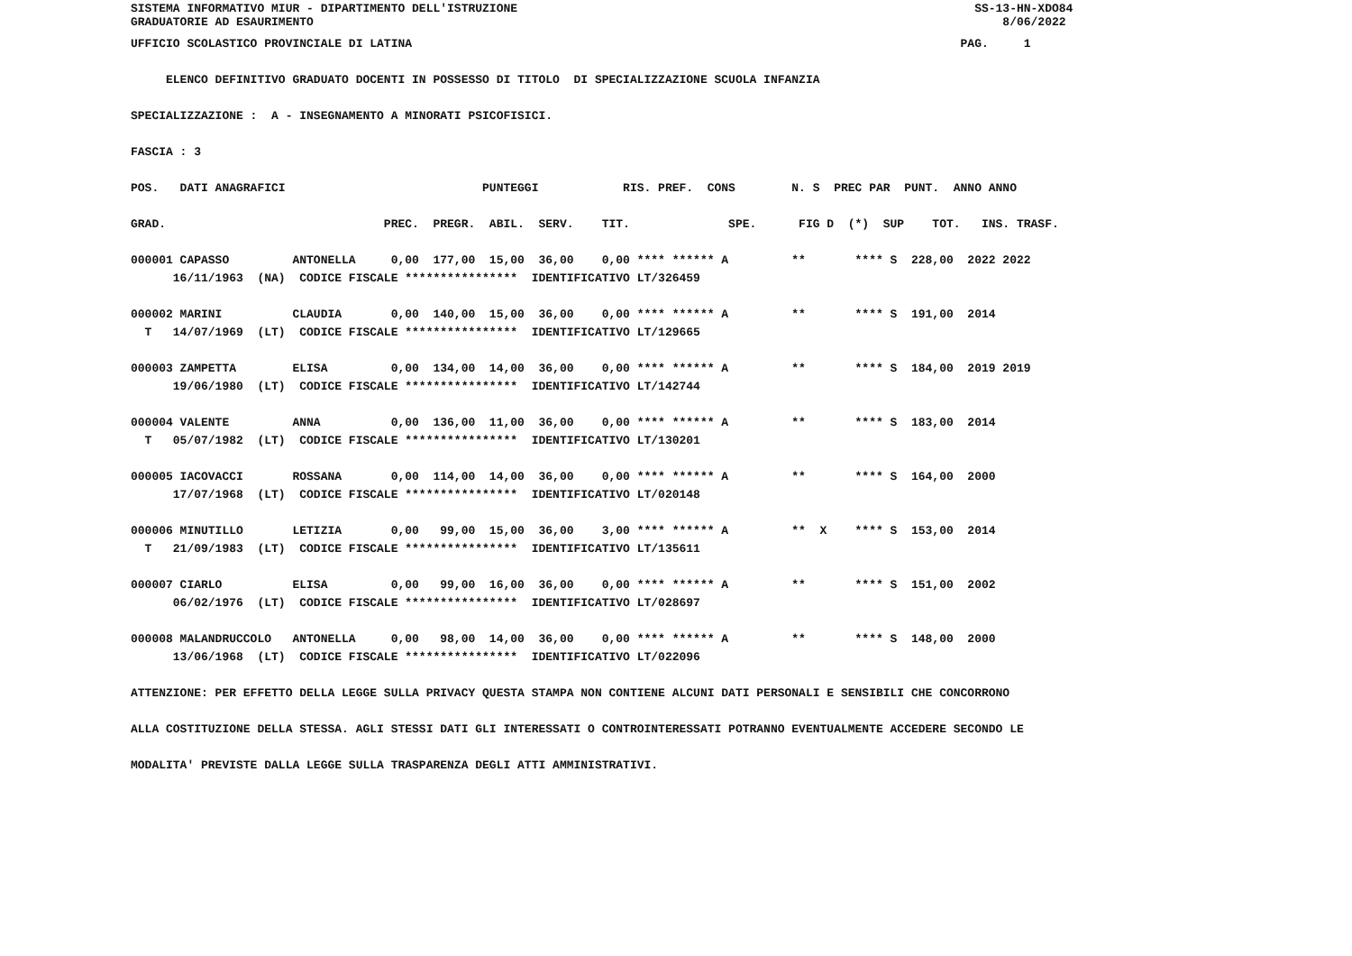SISTEMA INFORMATIVO MIUR - DIPARTIMENTO DELL'ISTRUZIONE                                                                 SS-13-HN-XDO84
GRADUATORIE AD ESAURIMENTO                                                                                                  8/06/2022
UFFICIO SCOLASTICO PROVINCIALE DI LATINA                                                                              PAG.     1

     ELENCO DEFINITIVO GRADUATO DOCENTI IN POSSESSO DI TITOLO  DI SPECIALIZZAZIONE SCUOLA INFANZIA

SPECIALIZZAZIONE :  A - INSEGNAMENTO A MINORATI PSICOFISICI.

FASCIA : 3

POS.   DATI ANAGRAFICI                            PUNTEGGI            RIS. PREF.  CONS        N. S  PREC PAR  PUNT.  ANNO ANNO

GRAD.                               PREC.  PREGR.  ABIL.  SERV.    TIT.              SPE.      FIG D  (*)  SUP    TOT.   INS. TRASF.

000001 CAPASSO         ANTONELLA     0,00  177,00  15,00  36,00    0,00 **** ****** A         **       **** S  228,00  2022 2022
      16/11/1963  (NA)  CODICE FISCALE ****************  IDENTIFICATIVO LT/326459

000002 MARINI          CLAUDIA       0,00  140,00  15,00  36,00    0,00 **** ****** A         **       **** S  191,00  2014
  T   14/07/1969  (LT)  CODICE FISCALE ****************  IDENTIFICATIVO LT/129665

000003 ZAMPETTA        ELISA         0,00  134,00  14,00  36,00    0,00 **** ****** A         **       **** S  184,00  2019 2019
      19/06/1980  (LT)  CODICE FISCALE ****************  IDENTIFICATIVO LT/142744

000004 VALENTE         ANNA          0,00  136,00  11,00  36,00    0,00 **** ****** A         **       **** S  183,00  2014
  T   05/07/1982  (LT)  CODICE FISCALE ****************  IDENTIFICATIVO LT/130201

000005 IACOVACCI       ROSSANA       0,00  114,00  14,00  36,00    0,00 **** ****** A         **       **** S  164,00  2000
      17/07/1968  (LT)  CODICE FISCALE ****************  IDENTIFICATIVO LT/020148

000006 MINUTILLO       LETIZIA       0,00   99,00  15,00  36,00    3,00 **** ****** A         **  X    **** S  153,00  2014
  T   21/09/1983  (LT)  CODICE FISCALE ****************  IDENTIFICATIVO LT/135611

000007 CIARLO          ELISA         0,00   99,00  16,00  36,00    0,00 **** ****** A         **       **** S  151,00  2002
      06/02/1976  (LT)  CODICE FISCALE ****************  IDENTIFICATIVO LT/028697

000008 MALANDRUCCOLO   ANTONELLA     0,00   98,00  14,00  36,00    0,00 **** ****** A         **       **** S  148,00  2000
      13/06/1968  (LT)  CODICE FISCALE ****************  IDENTIFICATIVO LT/022096

ATTENZIONE: PER EFFETTO DELLA LEGGE SULLA PRIVACY QUESTA STAMPA NON CONTIENE ALCUNI DATI PERSONALI E SENSIBILI CHE CONCORRONO

ALLA COSTITUZIONE DELLA STESSA. AGLI STESSI DATI GLI INTERESSATI O CONTROINTERESSATI POTRANNO EVENTUALMENTE ACCEDERE SECONDO LE

MODALITA' PREVISTE DALLA LEGGE SULLA TRASPARENZA DEGLI ATTI AMMINISTRATIVI.